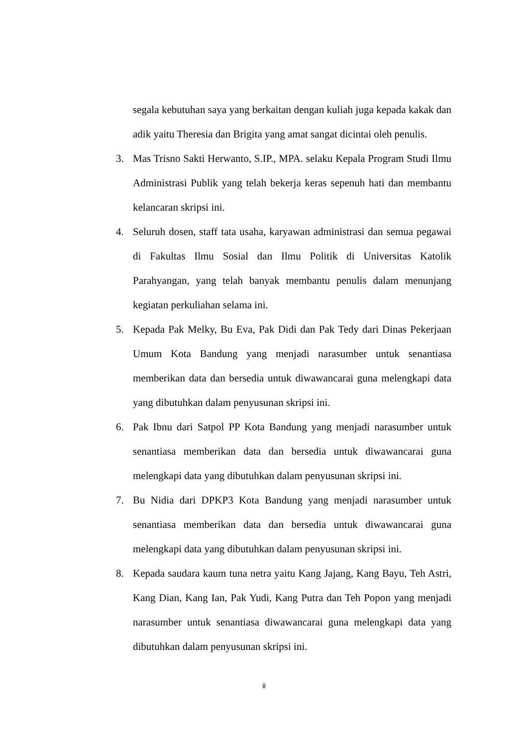segala kebutuhan saya yang berkaitan dengan kuliah juga kepada kakak dan adik yaitu Theresia dan Brigita yang amat sangat dicintai oleh penulis.
3. Mas Trisno Sakti Herwanto, S.IP., MPA. selaku Kepala Program Studi Ilmu Administrasi Publik yang telah bekerja keras sepenuh hati dan membantu kelancaran skripsi ini.
4. Seluruh dosen, staff tata usaha, karyawan administrasi dan semua pegawai di Fakultas Ilmu Sosial dan Ilmu Politik di Universitas Katolik Parahyangan, yang telah banyak membantu penulis dalam menunjang kegiatan perkuliahan selama ini.
5. Kepada Pak Melky, Bu Eva, Pak Didi dan Pak Tedy dari Dinas Pekerjaan Umum Kota Bandung yang menjadi narasumber untuk senantiasa memberikan data dan bersedia untuk diwawancarai guna melengkapi data yang dibutuhkan dalam penyusunan skripsi ini.
6. Pak Ibnu dari Satpol PP Kota Bandung yang menjadi narasumber untuk senantiasa memberikan data dan bersedia untuk diwawancarai guna melengkapi data yang dibutuhkan dalam penyusunan skripsi ini.
7. Bu Nidia dari DPKP3 Kota Bandung yang menjadi narasumber untuk senantiasa memberikan data dan bersedia untuk diwawancarai guna melengkapi data yang dibutuhkan dalam penyusunan skripsi ini.
8. Kepada saudara kaum tuna netra yaitu Kang Jajang, Kang Bayu, Teh Astri, Kang Dian, Kang Ian, Pak Yudi, Kang Putra dan Teh Popon yang menjadi narasumber untuk senantiasa diwawancarai guna melengkapi data yang dibutuhkan dalam penyusunan skripsi ini.
ii